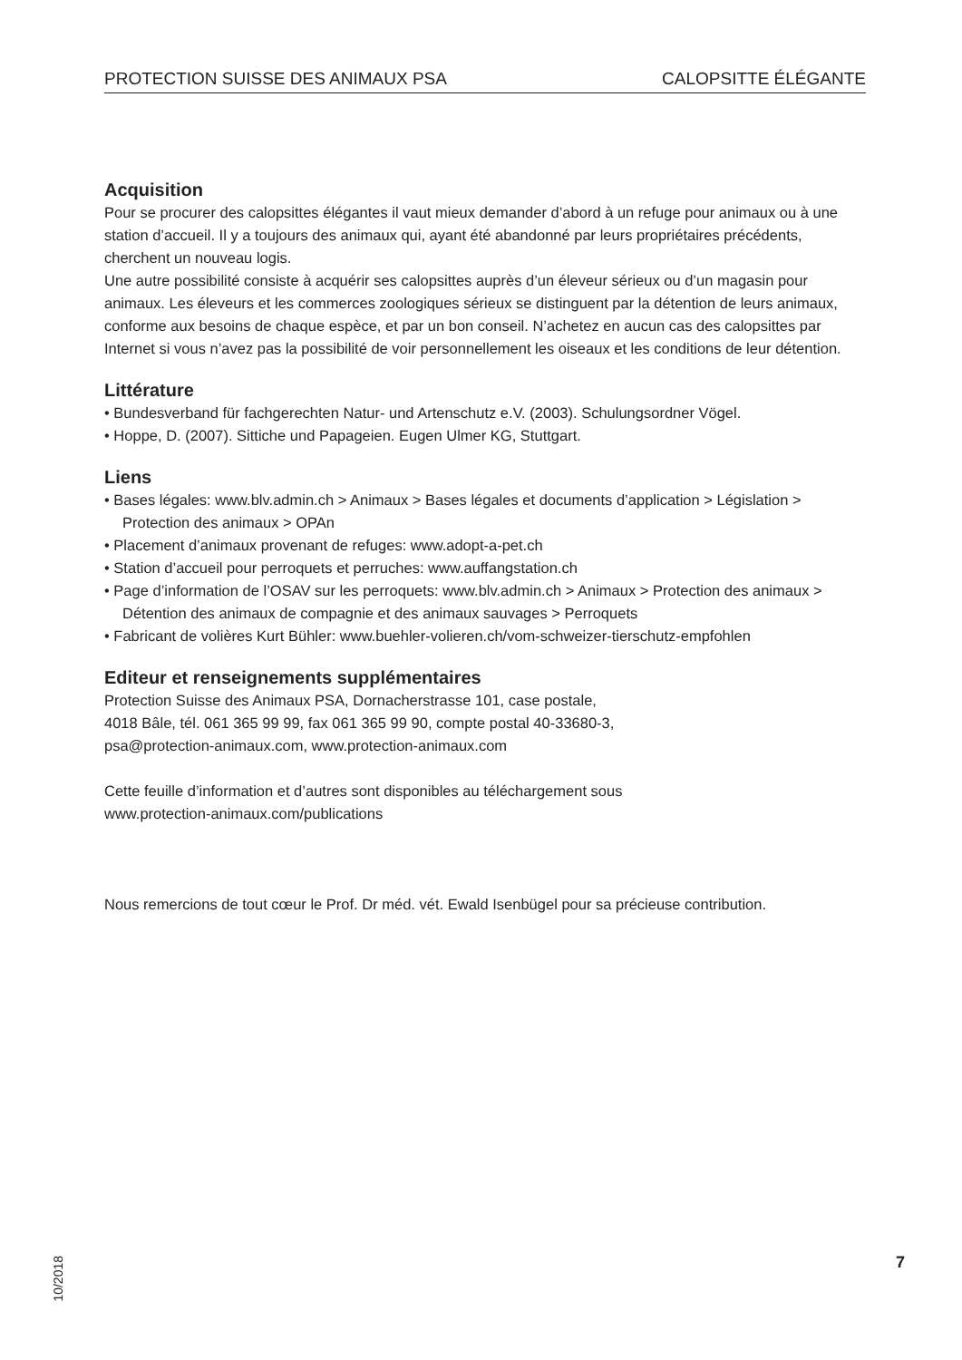PROTECTION SUISSE DES ANIMAUX PSA CALOPSITTE ÉLÉGANTE
Acquisition
Pour se procurer des calopsittes élégantes il vaut mieux demander d’abord à un refuge pour animaux ou à une station d’accueil. Il y a toujours des animaux qui, ayant été abandonné par leurs propriétaires précédents, cherchent un nouveau logis.
Une autre possibilité consiste à acquérir ses calopsittes auprès d’un éleveur sérieux ou d’un magasin pour animaux. Les éleveurs et les commerces zoologiques sérieux se distinguent par la détention de leurs animaux, conforme aux besoins de chaque espèce, et par un bon conseil. N’achetez en aucun cas des calopsittes par Internet si vous n’avez pas la possibilité de voir personnellement les oiseaux et les conditions de leur détention.
Littérature
• Bundesverband für fachgerechten Natur- und Artenschutz e.V. (2003). Schulungsordner Vögel.
• Hoppe, D. (2007). Sittiche und Papageien. Eugen Ulmer KG, Stuttgart.
Liens
• Bases légales: www.blv.admin.ch > Animaux > Bases légales et documents d’application > Législation > Protection des animaux > OPAn
• Placement d’animaux provenant de refuges: www.adopt-a-pet.ch
• Station d’accueil pour perroquets et perruches: www.auffangstation.ch
• Page d’information de l’OSAV sur les perroquets: www.blv.admin.ch > Animaux > Protection des animaux > Détention des animaux de compagnie et des animaux sauvages > Perroquets
• Fabricant de volières Kurt Bühler: www.buehler-volieren.ch/vom-schweizer-tierschutz-empfohlen
Editeur et renseignements supplémentaires
Protection Suisse des Animaux PSA, Dornacherstrasse 101, case postale,
4018 Bâle, tél. 061 365 99 99, fax 061 365 99 90, compte postal 40-33680-3,
psa@protection-animaux.com, www.protection-animaux.com
Cette feuille d’information et d’autres sont disponibles au téléchargement sous
www.protection-animaux.com/publications
Nous remercions de tout cœur le Prof. Dr méd. vét. Ewald Isenbügel pour sa précieuse contribution.
10/2018
7